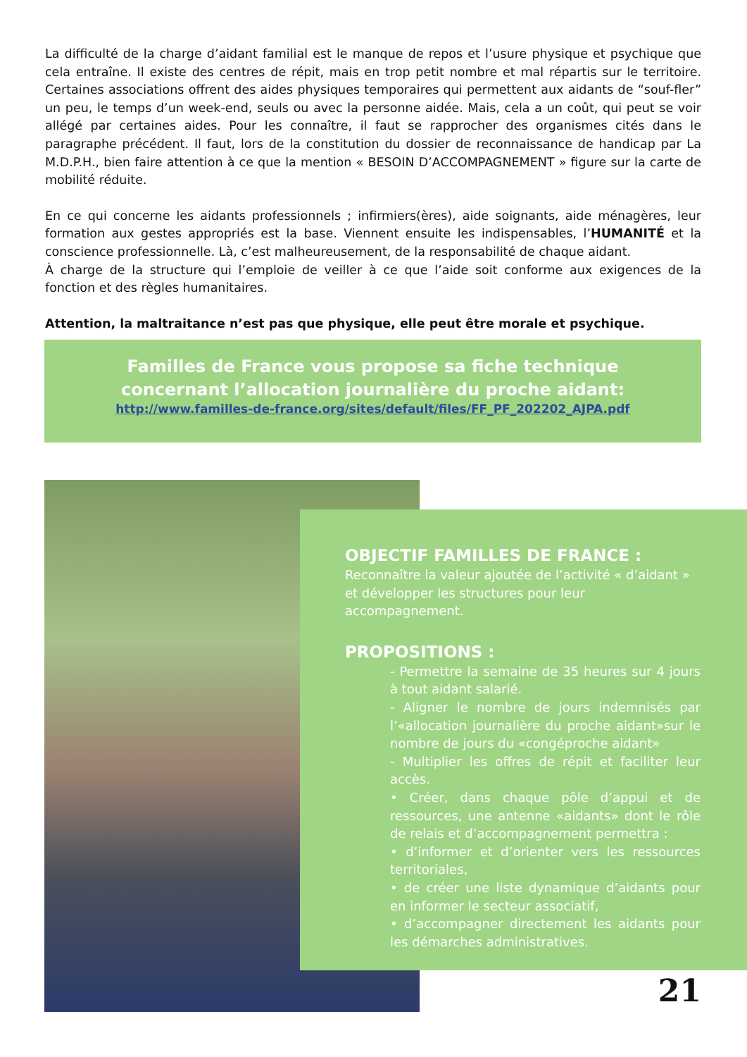La difficulté de la charge d’aidant familial est le manque de repos et l’usure physique et psychique que cela entraîne. Il existe des centres de répit, mais en trop petit nombre et mal répartis sur le territoire. Certaines associations offrent des aides physiques temporaires qui permettent aux aidants de “souf-fler” un peu, le temps d’un week-end, seuls ou avec la personne aidée. Mais, cela a un coût, qui peut se voir allégé par certaines aides. Pour les connaître, il faut se rapprocher des organismes cités dans le paragraphe précédent. Il faut, lors de la constitution du dossier de reconnaissance de handicap par La M.D.P.H., bien faire attention à ce que la mention « BESOIN D’ACCOMPAGNEMENT » figure sur la carte de mobilité réduite.
En ce qui concerne les aidants professionnels ; infirmiers(ères), aide soignants, aide ménagères, leur formation aux gestes appropriés est la base. Viennent ensuite les indispensables, l’HUMANITÉ et la conscience professionnelle. Là, c’est malheureusement, de la responsabilité de chaque aidant.
À charge de la structure qui l’emploie de veiller à ce que l’aide soit conforme aux exigences de la fonction et des règles humanitaires.
Attention, la maltraitance n’est pas que physique, elle peut être morale et psychique.
Familles de France vous propose sa fiche technique
concernant l’allocation journalière du proche aidant:
http://www.familles-de-france.org/sites/default/files/FF_PF_202202_AJPA.pdf
OBJECTIF FAMILLES DE FRANCE :
Reconnaître la valeur ajoutée de l’activité « d’aidant » et développer les structures pour leur accompagnement.
PROPOSITIONS :
- Permettre la semaine de 35 heures sur 4 jours à tout aidant salarié.
- Aligner le nombre de jours indemnisés par l’«allocation journalière du proche aidant»sur le nombre de jours du «congéproche aidant»
- Multiplier les offres de répit et faciliter leur accès.
• Créer, dans chaque pôle d’appui et de ressources, une antenne «aidants» dont le rôle de relais et d’accompagnement permettra :
• d’informer et d’orienter vers les ressources territoriales,
• de créer une liste dynamique d’aidants pour en informer le secteur associatif,
• d’accompagner directement les aidants pour les démarches administratives.
21